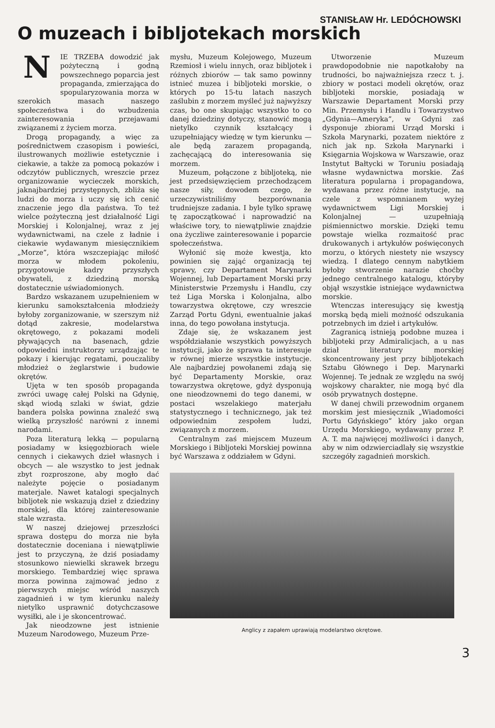STANISŁAW Hr. LEDÓCHOWSKI
O muzeach i bibljotekach morskich
NIE TRZEBA dowodzić jak pożyteczną i godną powszechnego poparcia jest propaganda, zmierzająca do spopularyzowania morza w szerokich masach naszego społeczeństwa i do wzbudzenia zainteresowania przejawami związanemi z życiem morza.
Drogą propagandy, a więc za pośrednictwem czasopism i powieści, ilustrowanych możliwie estetycznie i ciekawie, a także za pomocą pokazów i odczytów publicznych, wreszcie przez organizowanie wycieczek morskich, jaknajbardziej przystępnych, zbliża się ludzi do morza i uczy się ich cenić znaczenie jego dla państwa. To też wielce pożyteczną jest działalność Ligi Morskiej i Kolonjalnej, wraz z jej wydawnictwami, na czele z ładnie i ciekawie wydawanym miesięcznikiem „Morze”, która wszczepiając miłość morza w młodem pokoleniu, przygotowuje kadry przyszłych obywateli, z dziedziną morską dostatecznie uświadomionych.
Bardzo wskazanem uzupełnieniem w kierunku samokształcenia młodzieży byłoby zorganizowanie, w szerszym niż dotąd zakresie, modelarstwa okrętowego, z pokazami modeli pływających na basenach, gdzie odpowiedni instruktorzy urządzając te pokazy i kierując regatami, pouczaliby młodzież o żeglarstwie i budowie okrętów.
Ujęta w ten sposób propaganda zwróci uwagę całej Polski na Gdynię, skąd wiodą szlaki w świat, gdzie bandera polska powinna znaleźć swą wielką przyszłość narówni z innemi narodami.
Poza literaturą lekką — popularną posiadamy w księgozbiorach wiele cennych i ciekawych dzieł własnych i obcych — ale wszystko to jest jednak zbyt rozproszone, aby mogło dać należyte pojęcie o posiadanym materjale. Nawet katalogi specjalnych bibljotek nie wskazują dzieł z dziedziny morskiej, dla której zainteresowanie stale wzrasta.
W naszej dziejowej przeszłości sprawa dostępu do morza nie była dostatecznie doceniana i niewątpliwie jest to przyczyną, że dziś posiadamy stosunkowo niewielki skrawek brzegu morskiego. Tembardziej więc sprawa morza powinna zajmować jedno z pierwszych miejsc wśród naszych zagadnień i w tym kierunku należy nietylko usprawnić dotychczasowe wysiłki, ale i je skoncentrować.
Jak nieodzowne jest istnienie Muzeum Narodowego, Muzeum Prze-
mysłu, Muzeum Kolejowego, Muzeum Rzemiosł i wielu innych, oraz bibljotek i różnych zbiorów — tak samo powinny istnieć muzea i bibljoteki morskie, o których po 15-tu latach naszych zaślubin z morzem myśleć już najwyższy czas, bo one skupiając wszystko to co danej dziedziny dotyczy, stanowić mogą nietylko czynnik kształcący i uzupełniający wiedzę w tym kierunku — ale będą zarazem propagandą, zachęcającą do interesowania się morzem.
Muzeum, połączone z bibljoteką, nie jest przedsięwzięciem przechodzącem nasze siły, dowodem czego, że urzeczywistniliśmy bezporównania trudniejsze zadania. I byle tylko sprawę tę zapoczątkować i naprowadzić na właściwe tory, to niewątpliwie znajdzie ona życzliwe zainteresowanie i poparcie społeczeństwa.
Wyłonić się może kwestja, kto powinien się zająć organizacją tej sprawy, czy Departament Marynarki Wojennej, lub Departament Morski przy Ministerstwie Przemysłu i Handlu, czy też Liga Morska i Kolonjalna, albo towarzystwa okrętowe, czy wreszcie Zarząd Portu Gdyni, ewentualnie jakaś inna, do tego powołana instytucja.
Zdaje się, że wskazanem jest współdziałanie wszystkich powyższych instytucji, jako że sprawa ta interesuje w równej mierze wszystkie instytucje. Ale najbardziej powołanemi zdają się być Departamenty Morskie, oraz towarzystwa okrętowe, gdyż dysponują one nieodzownemi do tego danemi, w postaci wszelakiego materjału statystycznego i technicznego, jak też odpowiednim zespołem ludzi, związanych z morzem.
Centralnym zaś miejscem Muzeum Morskiego i Bibljoteki Morskiej powinna być Warszawa z oddziałem w Gdyni.
Utworzenie Muzeum prawdopodobnie nie napotkałoby na trudności, bo najważniejsza rzecz t. j. zbiory w postaci modeli okrętów, oraz bibljoteki morskie, posiadają w Warszawie Departament Morski przy Min. Przemysłu i Handlu i Towarzystwo „Gdynia—Ameryka”, w Gdyni zaś dysponuje zbiorami Urząd Morski i Szkoła Marynarki, pozatem niektóre z nich jak np. Szkoła Marynarki i Księgarnia Wojskowa w Warszawie, oraz Instytut Bałtycki w Toruniu posiadają własne wydawnictwa morskie. Zaś literatura popularna i propagandowa, wydawana przez różne instytucje, na czele z wspomnianem wyżej wydawnictwem Ligi Morskiej i Kolonjalnej — uzupełniają piśmiennictwo morskie. Dzięki temu powstaje wielka rozmaitość prac drukowanych i artykułów poświęconych morzu, o których niestety nie wszyscy wiedzą. I dlatego cennym nabytkiem byłoby stworzenie narazie choćby jednego centralnego katalogu, któryby objął wszystkie istniejące wydawnictwa morskie.
Wtenczas interesujący się kwestją morską będą mieli możność odszukania potrzebnych im dzieł i artykułów.
Zagranicą istnieją podobne muzea i bibljoteki przy Admiralicjach, a u nas dział literatury morskiej skoncentrowany jest przy bibljotekach Sztabu Głównego i Dep. Marynarki Wojennej. Te jednak ze względu na swój wojskowy charakter, nie mogą być dla osób prywatnych dostępne.
W danej chwili przewodnim organem morskim jest miesięcznik „Wiadomości Portu Gdyńskiego” który jako organ Urzędu Morskiego, wydawany przez P. A. T. ma najwięcej możliwości i danych, aby w nim odzwierciadlały się wszystkie szczegóły zagadnień morskich.
Anglicy z zapałem uprawiają modelarstwo okrętowe.
3